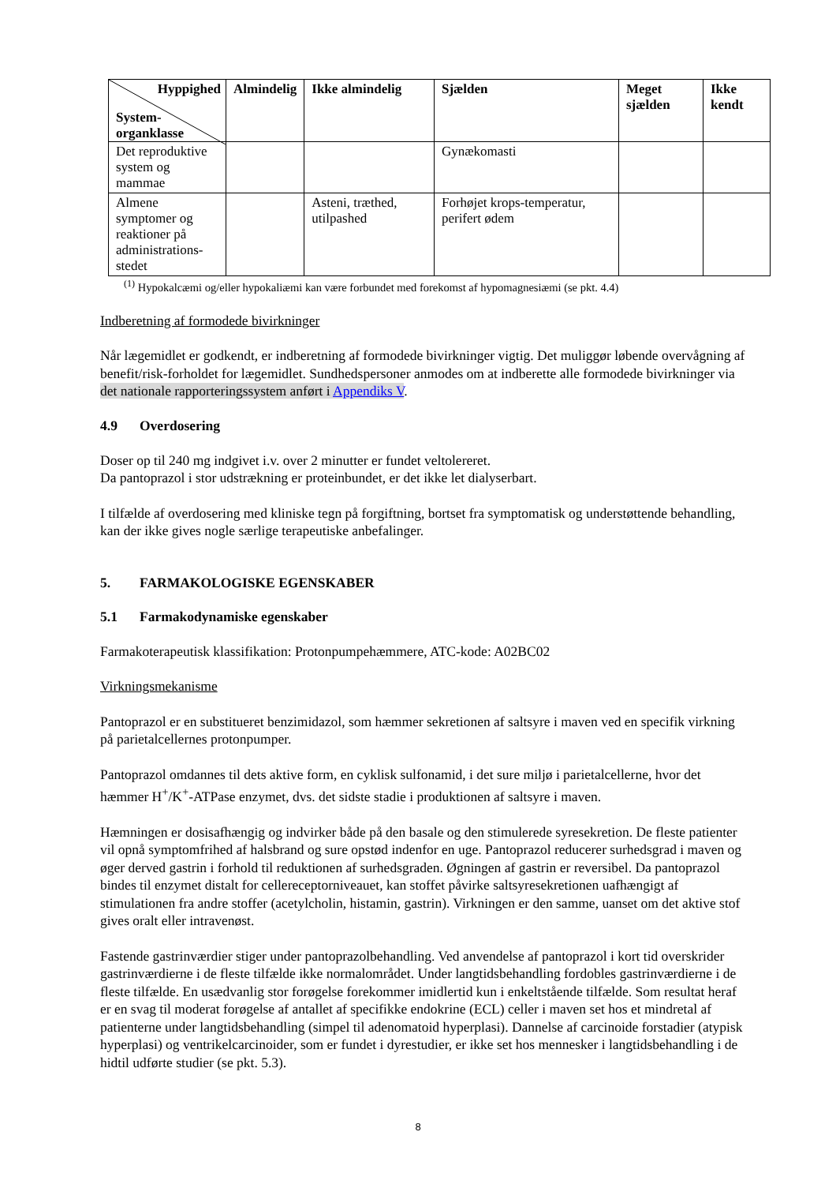| Hyppighed System- organklasse | Almindelig | Ikke almindelig | Sjælden | Meget sjælden | Ikke kendt |
| --- | --- | --- | --- | --- | --- |
| Det reproduktive system og mammae | | | Gynækomasti | | |
| Almene symptomer og reaktioner på administrations-stedet | | Asteni, træthed, utilpashed | Forhøjet krops-temperatur, perifert ødem | | |
<sup>(1)</sup> Hypokalcæmi og/eller hypokaliæmi kan være forbundet med forekomst af hypomagnesiæmi (se pkt. 4.4)
Indberetning af formodede bivirkninger
Når lægemidlet er godkendt, er indberetning af formodede bivirkninger vigtig. Det muliggør løbende overvågning af benefit/risk-forholdet for lægemidlet. Sundhedspersoner anmodes om at indberette alle formodede bivirkninger via det nationale rapporteringssystem anført i Appendiks V.
4.9 Overdosering
Doser op til 240 mg indgivet i.v. over 2 minutter er fundet veltolereret.
Da pantoprazol i stor udstrækning er proteinbundet, er det ikke let dialyserbart.
I tilfælde af overdosering med kliniske tegn på forgiftning, bortset fra symptomatisk og understøttende behandling, kan der ikke gives nogle særlige terapeutiske anbefalinger.
5. FARMAKOLOGISKE EGENSKABER
5.1 Farmakodynamiske egenskaber
Farmakoterapeutisk klassifikation: Protonpumpehæmmere, ATC-kode: A02BC02
Virkningsmekanisme
Pantoprazol er en substitueret benzimidazol, som hæmmer sekretionen af saltsyre i maven ved en specifik virkning på parietalcellernes protonpumper.
Pantoprazol omdannes til dets aktive form, en cyklisk sulfonamid, i det sure miljø i parietalcellerne, hvor det hæmmer H<sup>+</sup>/K<sup>+</sup>-ATPase enzymet, dvs. det sidste stadie i produktionen af saltsyre i maven.
Hæmningen er dosisafhængig og indvirker både på den basale og den stimulerede syresekretion. De fleste patienter vil opnå symptomfrihed af halsbrand og sure opstød indenfor en uge. Pantoprazol reducerer surhedsgrad i maven og øger derved gastrin i forhold til reduktionen af surhedsgraden. Øgningen af gastrin er reversibel. Da pantoprazol bindes til enzymet distalt for cellereceptorniveauet, kan stoffet påvirke saltsyresekretionen uafhængigt af stimulationen fra andre stoffer (acetylcholin, histamin, gastrin). Virkningen er den samme, uanset om det aktive stof gives oralt eller intravenøst.
Fastende gastrinværdier stiger under pantoprazolbehandling. Ved anvendelse af pantoprazol i kort tid overskrider gastrinværdierne i de fleste tilfælde ikke normalområdet. Under langtidsbehandling fordobles gastrinværdierne i de fleste tilfælde. En usædvanlig stor forøgelse forekommer imidlertid kun i enkeltstående tilfælde. Som resultat heraf er en svag til moderat forøgelse af antallet af specifikke endokrine (ECL) celler i maven set hos et mindretal af patienterne under langtidsbehandling (simpel til adenomatoid hyperplasi). Dannelse af carcinoide forstadier (atypisk hyperplasi) og ventrikelcarcinoider, som er fundet i dyrestudier, er ikke set hos mennesker i langtidsbehandling i de hidtil udførte studier (se pkt. 5.3).
8